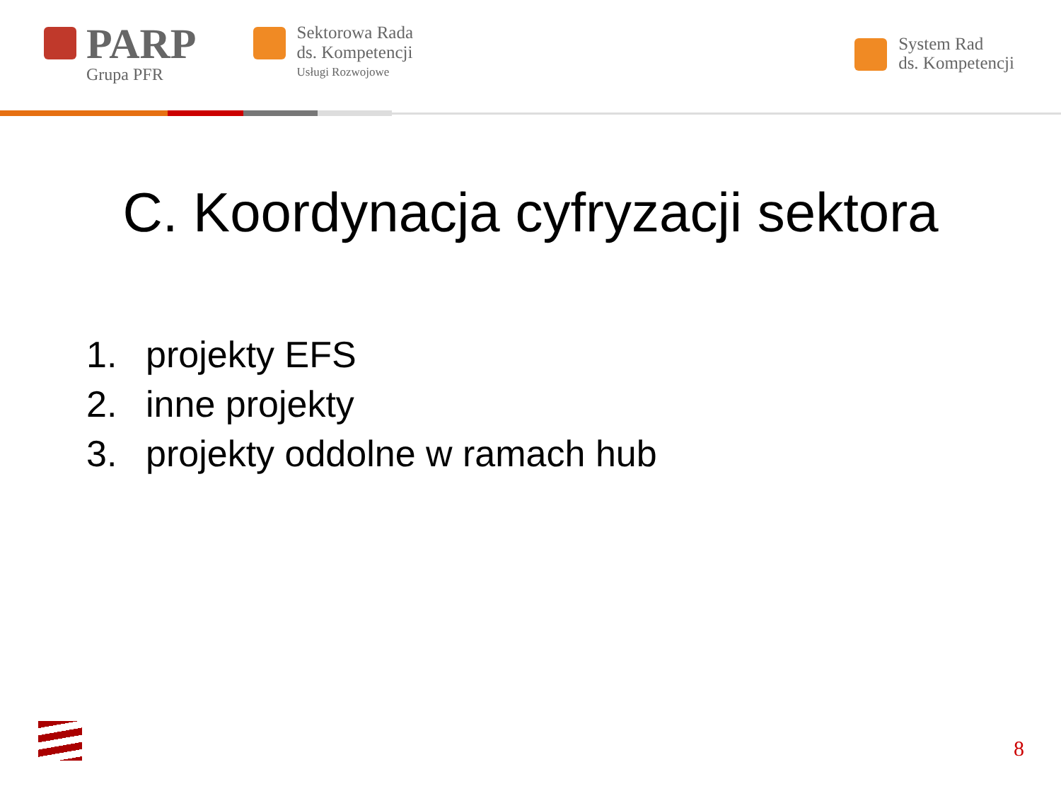PARP
Grupa PFR
Sektorowa Rada
ds. Kompetencji
Usługi Rozwojowe
System Rad
ds. Kompetencji
C. Koordynacja cyfryzacji sektora
1. projekty EFS
2. inne projekty
3. projekty oddolne w ramach hub
8